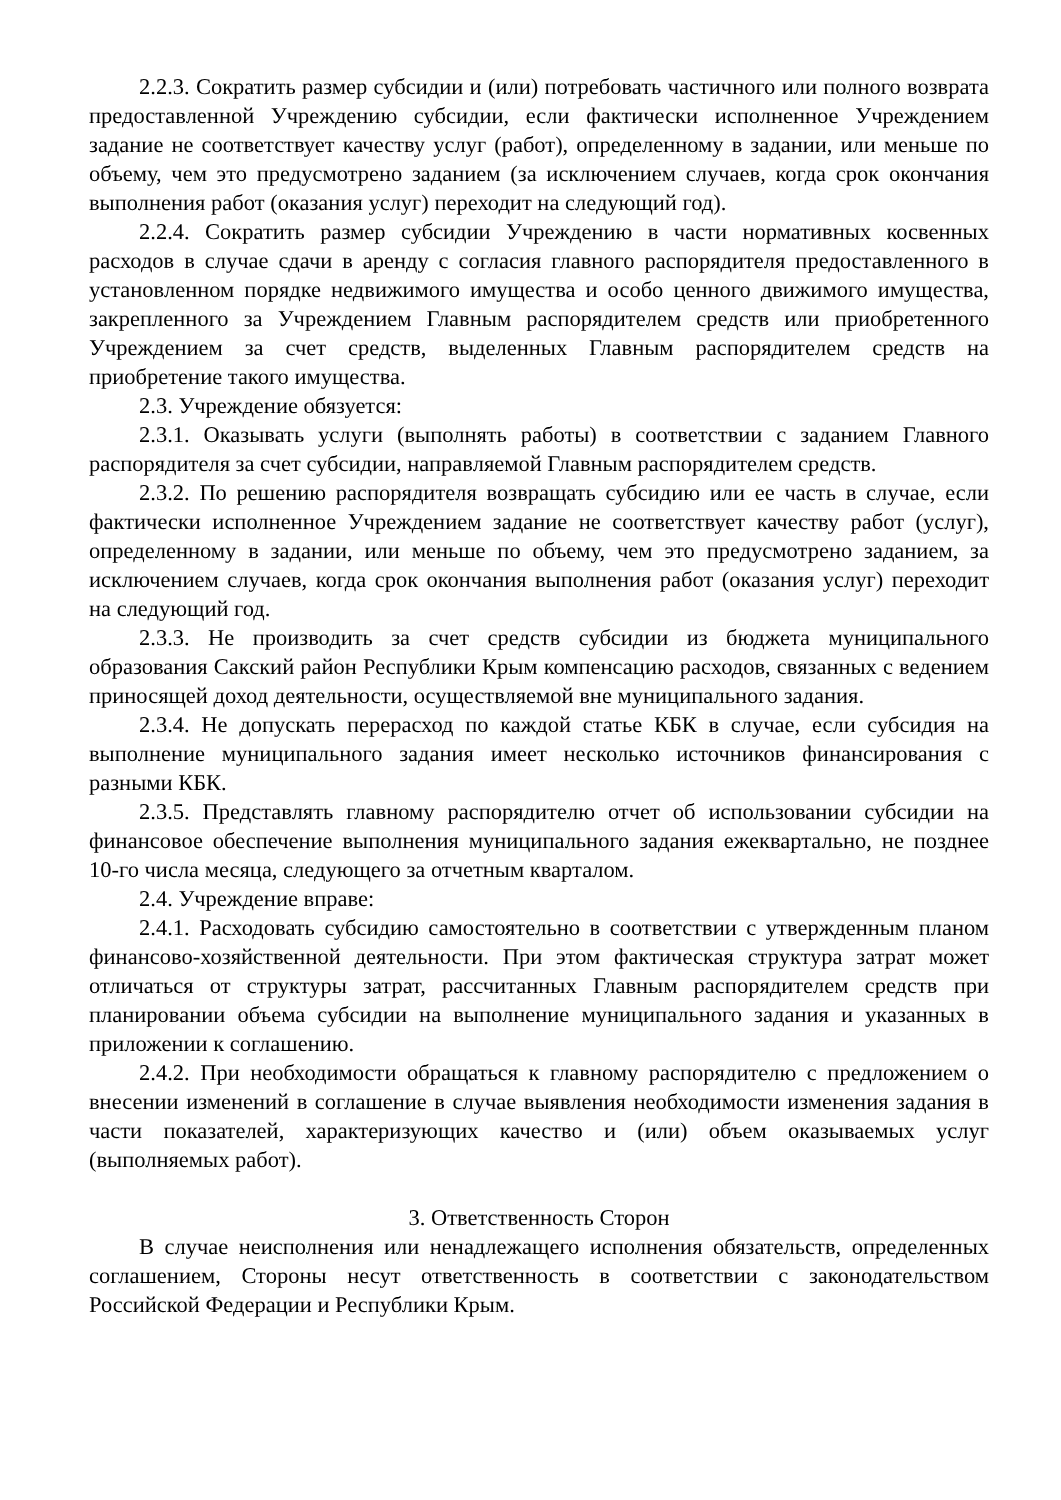2.2.3. Сократить размер субсидии и (или) потребовать частичного или полного возврата предоставленной Учреждению субсидии, если фактически исполненное Учреждением задание не соответствует качеству услуг (работ), определенному в задании, или меньше по объему, чем это предусмотрено заданием (за исключением случаев, когда срок окончания выполнения работ (оказания услуг) переходит на следующий год).
2.2.4. Сократить размер субсидии Учреждению в части нормативных косвенных расходов в случае сдачи в аренду с согласия главного распорядителя предоставленного в установленном порядке недвижимого имущества и особо ценного движимого имущества, закрепленного за Учреждением Главным распорядителем средств или приобретенного Учреждением за счет средств, выделенных Главным распорядителем средств на приобретение такого имущества.
2.3. Учреждение обязуется:
2.3.1. Оказывать услуги (выполнять работы) в соответствии с заданием Главного распорядителя за счет субсидии, направляемой Главным распорядителем средств.
2.3.2. По решению распорядителя возвращать субсидию или ее часть в случае, если фактически исполненное Учреждением задание не соответствует качеству работ (услуг), определенному в задании, или меньше по объему, чем это предусмотрено заданием, за исключением случаев, когда срок окончания выполнения работ (оказания услуг) переходит на следующий год.
2.3.3. Не производить за счет средств субсидии из бюджета муниципального образования Сакский район Республики Крым компенсацию расходов, связанных с ведением приносящей доход деятельности, осуществляемой вне муниципального задания.
2.3.4. Не допускать перерасход по каждой статье КБК в случае, если субсидия на выполнение муниципального задания имеет несколько источников финансирования с разными КБК.
2.3.5. Представлять главному распорядителю отчет об использовании субсидии на финансовое обеспечение выполнения муниципального задания ежеквартально, не позднее 10-го числа месяца, следующего за отчетным кварталом.
2.4. Учреждение вправе:
2.4.1. Расходовать субсидию самостоятельно в соответствии с утвержденным планом финансово-хозяйственной деятельности. При этом фактическая структура затрат может отличаться от структуры затрат, рассчитанных Главным распорядителем средств при планировании объема субсидии на выполнение муниципального задания и указанных в приложении к соглашению.
2.4.2. При необходимости обращаться к главному распорядителю с предложением о внесении изменений в соглашение в случае выявления необходимости изменения задания в части показателей, характеризующих качество и (или) объем оказываемых услуг (выполняемых работ).
3. Ответственность Сторон
В случае неисполнения или ненадлежащего исполнения обязательств, определенных соглашением, Стороны несут ответственность в соответствии с законодательством Российской Федерации и Республики Крым.